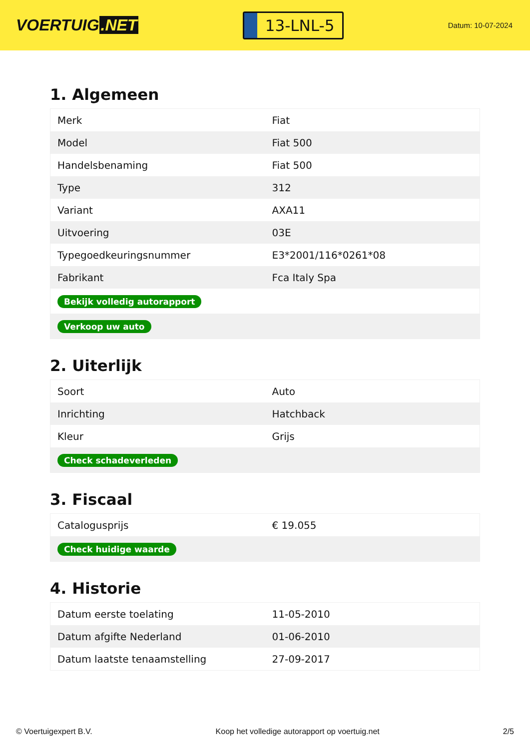VOERTUIG.NET
13-LNL-5
Datum: 10-07-2024
1. Algemeen
| Merk | Fiat |
| Model | Fiat 500 |
| Handelsbenaming | Fiat 500 |
| Type | 312 |
| Variant | AXA11 |
| Uitvoering | 03E |
| Typegoedkeuringsnummer | E3*2001/116*0261*08 |
| Fabrikant | Fca Italy Spa |
| Bekijk volledig autorapport | |
| Verkoop uw auto | |
2. Uiterlijk
| Soort | Auto |
| Inrichting | Hatchback |
| Kleur | Grijs |
| Check schadeverleden | |
3. Fiscaal
| Catalogusprijs | € 19.055 |
| Check huidige waarde | |
4. Historie
| Datum eerste toelating | 11-05-2010 |
| Datum afgifte Nederland | 01-06-2010 |
| Datum laatste tenaamstelling | 27-09-2017 |
© Voertuigexpert B.V. Koop het volledige autorapport op voertuig.net 2/5